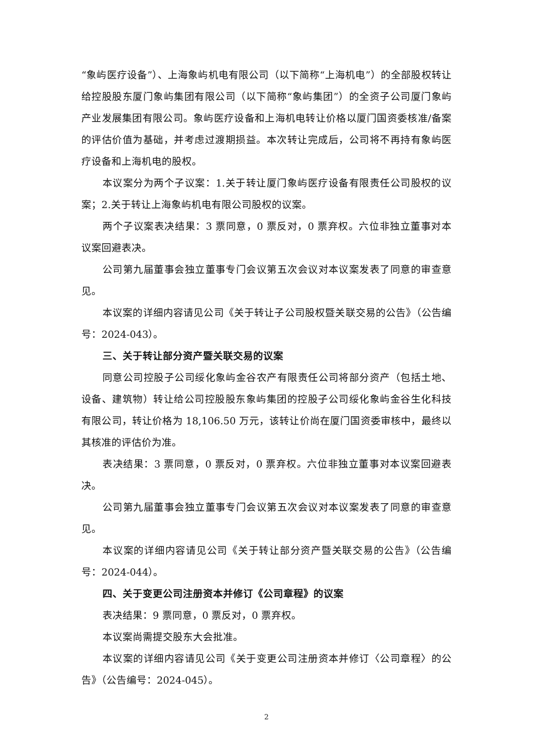“象屿医疗设备”）、上海象屿机电有限公司（以下简称“上海机电”）的全部股权转让给控股股东厦门象屿集团有限公司（以下简称“象屿集团”）的全资子公司厦门象屿产业发展集团有限公司。象屿医疗设备和上海机电转让价格以厦门国资委核准/备案的评估价值为基础，并考虑过渡期损益。本次转让完成后，公司将不再持有象屿医疗设备和上海机电的股权。
本议案分为两个子议案：1.关于转让厦门象屿医疗设备有限责任公司股权的议案；2.关于转让上海象屿机电有限公司股权的议案。
两个子议案表决结果：3 票同意，0 票反对，0 票弃权。六位非独立董事对本议案回避表决。
公司第九届董事会独立董事专门会议第五次会议对本议案发表了同意的审查意见。
本议案的详细内容请见公司《关于转让子公司股权暨关联交易的公告》（公告编号：2024-043）。
三、关于转让部分资产暨关联交易的议案
同意公司控股子公司绥化象屿金谷农产有限责任公司将部分资产（包括土地、设备、建筑物）转让给公司控股股东象屿集团的控股子公司绥化象屿金谷生化科技有限公司，转让价格为 18,106.50 万元，该转让价尚在厦门国资委审核中，最终以其核准的评估价为准。
表决结果：3 票同意，0 票反对，0 票弃权。六位非独立董事对本议案回避表决。
公司第九届董事会独立董事专门会议第五次会议对本议案发表了同意的审查意见。
本议案的详细内容请见公司《关于转让部分资产暨关联交易的公告》（公告编号：2024-044）。
四、关于变更公司注册资本并修订《公司章程》的议案
表决结果：9 票同意，0 票反对，0 票弃权。
本议案尚需提交股东大会批准。
本议案的详细内容请见公司《关于变更公司注册资本并修订〈公司章程〉的公告》（公告编号：2024-045）。
2